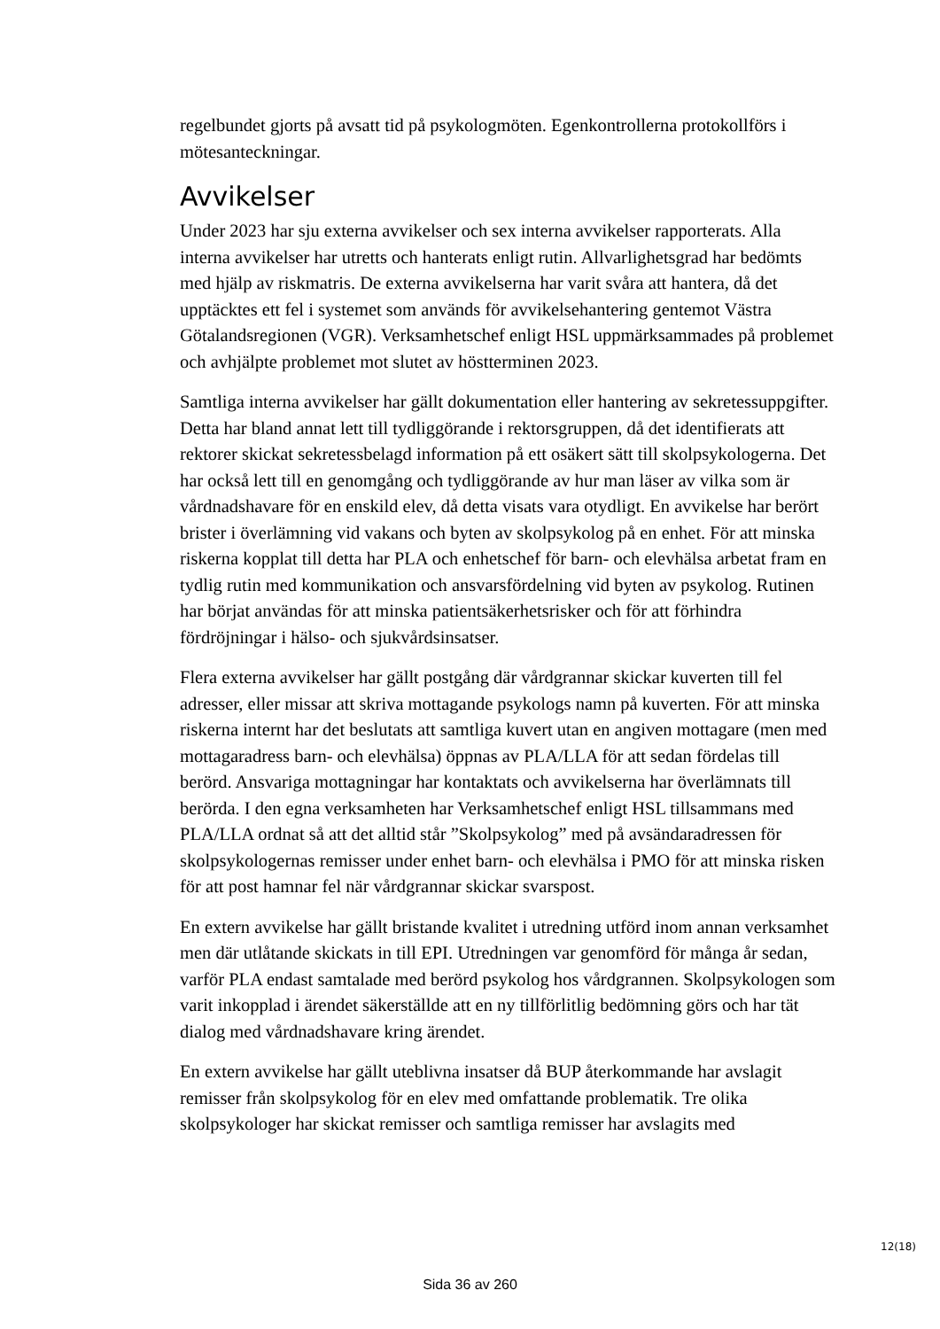regelbundet gjorts på avsatt tid på psykologmöten. Egenkontrollerna protokollförs i mötesanteckningar.
Avvikelser
Under 2023 har sju externa avvikelser och sex interna avvikelser rapporterats. Alla interna avvikelser har utretts och hanterats enligt rutin. Allvarlighetsgrad har bedömts med hjälp av riskmatris. De externa avvikelserna har varit svåra att hantera, då det upptäcktes ett fel i systemet som används för avvikelsehantering gentemot Västra Götalandsregionen (VGR). Verksamhetschef enligt HSL uppmärksammades på problemet och avhjälpte problemet mot slutet av höstterminen 2023.
Samtliga interna avvikelser har gällt dokumentation eller hantering av sekretessuppgifter. Detta har bland annat lett till tydliggörande i rektorsgruppen, då det identifierats att rektorer skickat sekretessbelagd information på ett osäkert sätt till skolpsykologerna. Det har också lett till en genomgång och tydliggörande av hur man läser av vilka som är vårdnadshavare för en enskild elev, då detta visats vara otydligt. En avvikelse har berört brister i överlämning vid vakans och byten av skolpsykolog på en enhet. För att minska riskerna kopplat till detta har PLA och enhetschef för barn- och elevhälsa arbetat fram en tydlig rutin med kommunikation och ansvarsfördelning vid byten av psykolog. Rutinen har börjat användas för att minska patientsäkerhetsrisker och för att förhindra fördröjningar i hälso- och sjukvårdsinsatser.
Flera externa avvikelser har gällt postgång där vårdgrannar skickar kuverten till fel adresser, eller missar att skriva mottagande psykologs namn på kuverten. För att minska riskerna internt har det beslutats att samtliga kuvert utan en angiven mottagare (men med mottagaradress barn- och elevhälsa) öppnas av PLA/LLA för att sedan fördelas till berörd. Ansvariga mottagningar har kontaktats och avvikelserna har överlämnats till berörda. I den egna verksamheten har Verksamhetschef enligt HSL tillsammans med PLA/LLA ordnat så att det alltid står ”Skolpsykolog” med på avsändaradressen för skolpsykologernas remisser under enhet barn- och elevhälsa i PMO för att minska risken för att post hamnar fel när vårdgrannar skickar svarspost.
En extern avvikelse har gällt bristande kvalitet i utredning utförd inom annan verksamhet men där utlåtande skickats in till EPI. Utredningen var genomförd för många år sedan, varför PLA endast samtalade med berörd psykolog hos vårdgrannen. Skolpsykologen som varit inkopplad i ärendet säkerställde att en ny tillförlitlig bedömning görs och har tät dialog med vårdnadshavare kring ärendet.
En extern avvikelse har gällt uteblivna insatser då BUP återkommande har avslagit remisser från skolpsykolog för en elev med omfattande problematik. Tre olika skolpsykologer har skickat remisser och samtliga remisser har avslagits med
12(18)
Sida 36 av 260